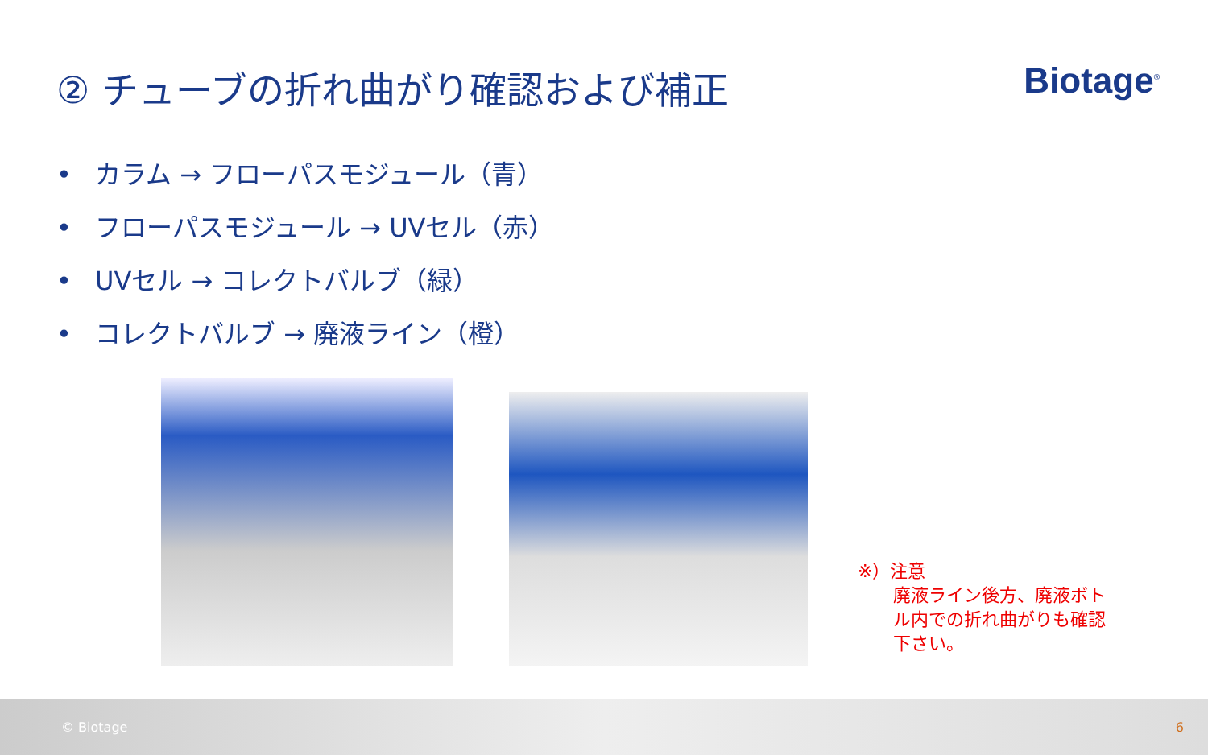② チューブの折れ曲がり確認および補正
Biotage<sup>®</sup>
• カラム → フローパスモジュール（青）
• フローパスモジュール → UVセル（赤）
• UVセル → コレクトバルブ（緑）
• コレクトバルブ → 廃液ライン（橙）
※）注意
廃液ライン後方、廃液ボト
ル内での折れ曲がりも確認
下さい。
© Biotage 6